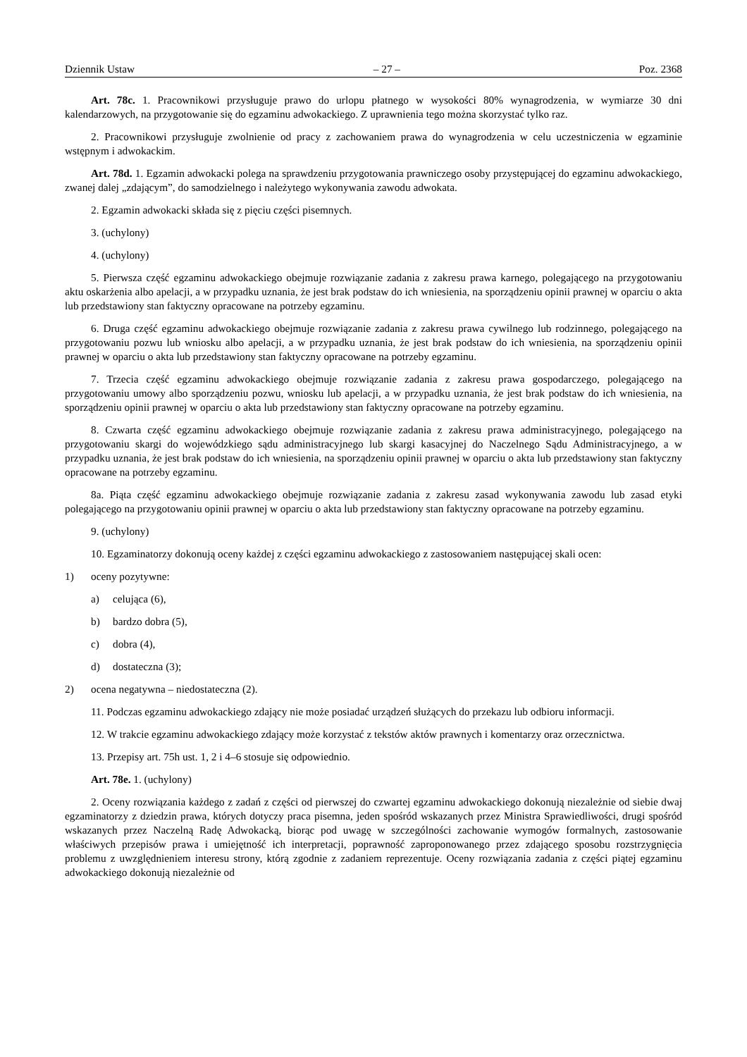Dziennik Ustaw – 27 – Poz. 2368
Art. 78c. 1. Pracownikowi przysługuje prawo do urlopu płatnego w wysokości 80% wynagrodzenia, w wymiarze 30 dni kalendarzowych, na przygotowanie się do egzaminu adwokackiego. Z uprawnienia tego można skorzystać tylko raz.
2. Pracownikowi przysługuje zwolnienie od pracy z zachowaniem prawa do wynagrodzenia w celu uczestniczenia w egzaminie wstępnym i adwokackim.
Art. 78d. 1. Egzamin adwokacki polega na sprawdzeniu przygotowania prawniczego osoby przystępującej do egzaminu adwokackiego, zwanej dalej „zdającym”, do samodzielnego i należytego wykonywania zawodu adwokata.
2. Egzamin adwokacki składa się z pięciu części pisemnych.
3. (uchylony)
4. (uchylony)
5. Pierwsza część egzaminu adwokackiego obejmuje rozwiązanie zadania z zakresu prawa karnego, polegającego na przygotowaniu aktu oskarżenia albo apelacji, a w przypadku uznania, że jest brak podstaw do ich wniesienia, na sporządzeniu opinii prawnej w oparciu o akta lub przedstawiony stan faktyczny opracowane na potrzeby egzaminu.
6. Druga część egzaminu adwokackiego obejmuje rozwiązanie zadania z zakresu prawa cywilnego lub rodzinnego, polegającego na przygotowaniu pozwu lub wniosku albo apelacji, a w przypadku uznania, że jest brak podstaw do ich wniesienia, na sporządzeniu opinii prawnej w oparciu o akta lub przedstawiony stan faktyczny opracowane na potrzeby egzaminu.
7. Trzecia część egzaminu adwokackiego obejmuje rozwiązanie zadania z zakresu prawa gospodarczego, polegającego na przygotowaniu umowy albo sporządzeniu pozwu, wniosku lub apelacji, a w przypadku uznania, że jest brak podstaw do ich wniesienia, na sporządzeniu opinii prawnej w oparciu o akta lub przedstawiony stan faktyczny opracowane na potrzeby egzaminu.
8. Czwarta część egzaminu adwokackiego obejmuje rozwiązanie zadania z zakresu prawa administracyjnego, polegającego na przygotowaniu skargi do wojewódzkiego sądu administracyjnego lub skargi kasacyjnej do Naczelnego Sądu Administracyjnego, a w przypadku uznania, że jest brak podstaw do ich wniesienia, na sporządzeniu opinii prawnej w oparciu o akta lub przedstawiony stan faktyczny opracowane na potrzeby egzaminu.
8a. Piąta część egzaminu adwokackiego obejmuje rozwiązanie zadania z zakresu zasad wykonywania zawodu lub zasad etyki polegającego na przygotowaniu opinii prawnej w oparciu o akta lub przedstawiony stan faktyczny opracowane na potrzeby egzaminu.
9. (uchylony)
10. Egzaminatorzy dokonują oceny każdej z części egzaminu adwokackiego z zastosowaniem następującej skali ocen:
1) oceny pozytywne:
a) celująca (6),
b) bardzo dobra (5),
c) dobra (4),
d) dostateczna (3);
2) ocena negatywna – niedostateczna (2).
11. Podczas egzaminu adwokackiego zdający nie może posiadać urządzeń służących do przekazu lub odbioru informacji.
12. W trakcie egzaminu adwokackiego zdający może korzystać z tekstów aktów prawnych i komentarzy oraz orzecznictwa.
13. Przepisy art. 75h ust. 1, 2 i 4–6 stosuje się odpowiednio.
Art. 78e. 1. (uchylony)
2. Oceny rozwiązania każdego z zadań z części od pierwszej do czwartej egzaminu adwokackiego dokonują niezależnie od siebie dwaj egzaminatorzy z dziedzin prawa, których dotyczy praca pisemna, jeden spośród wskazanych przez Ministra Sprawiedliwości, drugi spośród wskazanych przez Naczelną Radę Adwokacką, biorąc pod uwagę w szczególności zachowanie wymogów formalnych, zastosowanie właściwych przepisów prawa i umiejętność ich interpretacji, poprawność zaproponowanego przez zdającego sposobu rozstrzygnięcia problemu z uwzględnieniem interesu strony, którą zgodnie z zadaniem reprezentuje. Oceny rozwiązania zadania z części piątej egzaminu adwokackiego dokonują niezależnie od